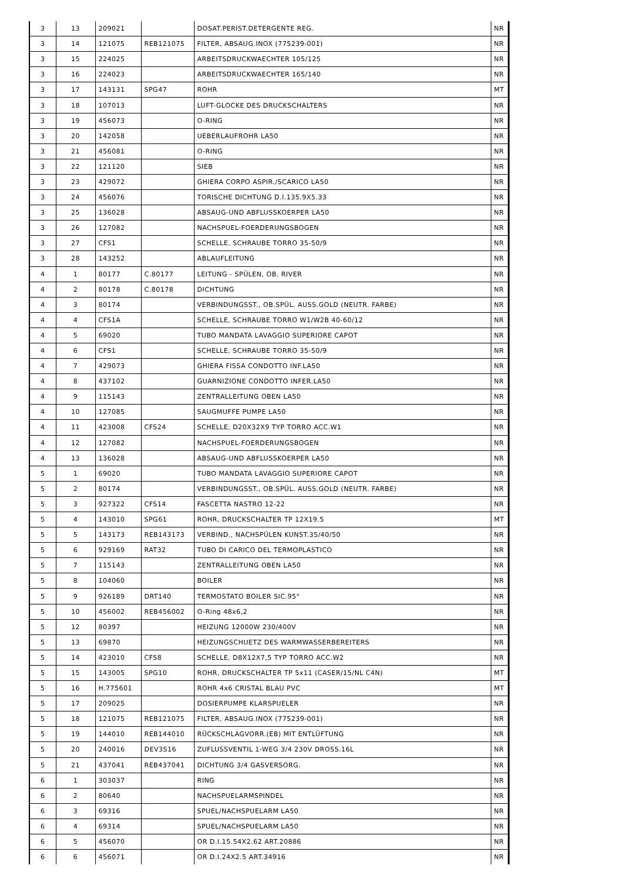| 3 | 13 | 209021 | | DOSAT.PERIST.DETERGENTE REG. | NR |
| 3 | 14 | 121075 | REB121075 | FILTER, ABSAUG.INOX (775239-001) | NR |
| 3 | 15 | 224025 | | ARBEITSDRUCKWAECHTER 105/125 | NR |
| 3 | 16 | 224023 | | ARBEITSDRUCKWAECHTER 165/140 | NR |
| 3 | 17 | 143131 | SPG47 | ROHR | MT |
| 3 | 18 | 107013 | | LUFT-GLOCKE DES DRUCKSCHALTERS | NR |
| 3 | 19 | 456073 | | O-RING | NR |
| 3 | 20 | 142058 | | UEBERLAUFROHR LA50 | NR |
| 3 | 21 | 456081 | | O-RING | NR |
| 3 | 22 | 121120 | | SIEB | NR |
| 3 | 23 | 429072 | | GHIERA CORPO ASPIR./SCARICO LA50 | NR |
| 3 | 24 | 456076 | | TORISCHE DICHTUNG D.I.135.9X5.33 | NR |
| 3 | 25 | 136028 | | ABSAUG-UND ABFLUSSKOERPER LA50 | NR |
| 3 | 26 | 127082 | | NACHSPUEL-FOERDERUNGSBOGEN | NR |
| 3 | 27 | CFS1 | | SCHELLE, SCHRAUBE TORRO 35-50/9 | NR |
| 3 | 28 | 143252 | | ABLAUFLEITUNG | NR |
| 4 | 1 | 80177 | C.80177 | LEITUNG - SPÜLEN, OB. RIVER | NR |
| 4 | 2 | 80178 | C.80178 | DICHTUNG | NR |
| 4 | 3 | 80174 | | VERBINDUNGSST., OB.SPÜL. AUSS.GOLD (NEUTR. FARBE) | NR |
| 4 | 4 | CFS1A | | SCHELLE, SCHRAUBE TORRO W1/W2B 40-60/12 | NR |
| 4 | 5 | 69020 | | TUBO MANDATA LAVAGGIO SUPERIORE CAPOT | NR |
| 4 | 6 | CFS1 | | SCHELLE, SCHRAUBE TORRO 35-50/9 | NR |
| 4 | 7 | 429073 | | GHIERA FISSA CONDOTTO INF.LA50 | NR |
| 4 | 8 | 437102 | | GUARNIZIONE CONDOTTO INFER.LA50 | NR |
| 4 | 9 | 115143 | | ZENTRALLEITUNG OBEN LA50 | NR |
| 4 | 10 | 127085 | | SAUGMUFFE PUMPE LA50 | NR |
| 4 | 11 | 423008 | CFS24 | SCHELLE, D20X32X9 TYP TORRO ACC.W1 | NR |
| 4 | 12 | 127082 | | NACHSPUEL-FOERDERUNGSBOGEN | NR |
| 4 | 13 | 136028 | | ABSAUG-UND ABFLUSSKOERPER LA50 | NR |
| 5 | 1 | 69020 | | TUBO MANDATA LAVAGGIO SUPERIORE CAPOT | NR |
| 5 | 2 | 80174 | | VERBINDUNGSST., OB.SPÜL. AUSS.GOLD (NEUTR. FARBE) | NR |
| 5 | 3 | 927322 | CFS14 | FASCETTA NASTRO 12-22 | NR |
| 5 | 4 | 143010 | SPG61 | ROHR, DRUCKSCHALTER TP 12X19.5 | MT |
| 5 | 5 | 143173 | REB143173 | VERBIND., NACHSPÜLEN KUNST.35/40/50 | NR |
| 5 | 6 | 929169 | RAT32 | TUBO DI CARICO DEL TERMOPLASTICO | NR |
| 5 | 7 | 115143 | | ZENTRALLEITUNG OBEN LA50 | NR |
| 5 | 8 | 104060 | | BOILER | NR |
| 5 | 9 | 926189 | DRT140 | TERMOSTATO BOILER SIC.95° | NR |
| 5 | 10 | 456002 | REB456002 | O-Ring 48x6,2 | NR |
| 5 | 12 | 80397 | | HEIZUNG 12000W 230/400V | NR |
| 5 | 13 | 69870 | | HEIZUNGSCHUETZ DES WARMWASSERBEREITERS | NR |
| 5 | 14 | 423010 | CFS8 | SCHELLE, D8X12X7,5 TYP TORRO ACC.W2 | NR |
| 5 | 15 | 143005 | SPG10 | ROHR, DRUCKSCHALTER TP 5x11 (CASER/15/NL C4N) | MT |
| 5 | 16 | H.775601 | | ROHR 4x6 CRISTAL BLAU PVC | MT |
| 5 | 17 | 209025 | | DOSIERPUMPE KLARSPUELER | NR |
| 5 | 18 | 121075 | REB121075 | FILTER, ABSAUG.INOX (775239-001) | NR |
| 5 | 19 | 144010 | REB144010 | RÜCKSCHLAGVORR.(EB) MIT ENTLÜFTUNG | NR |
| 5 | 20 | 240016 | DEV3S16 | ZUFLUSSVENTIL 1-WEG 3/4 230V DROSS.16L | NR |
| 5 | 21 | 437041 | REB437041 | DICHTUNG 3/4 GASVERSORG. | NR |
| 6 | 1 | 303037 | | RING | NR |
| 6 | 2 | 80640 | | NACHSPUELARMSPINDEL | NR |
| 6 | 3 | 69316 | | SPUEL/NACHSPUELARM LA50 | NR |
| 6 | 4 | 69314 | | SPUEL/NACHSPUELARM LA50 | NR |
| 6 | 5 | 456070 | | OR D.I.15.54X2.62 ART.20886 | NR |
| 6 | 6 | 456071 | | OR D.I.24X2.5 ART.34916 | NR |